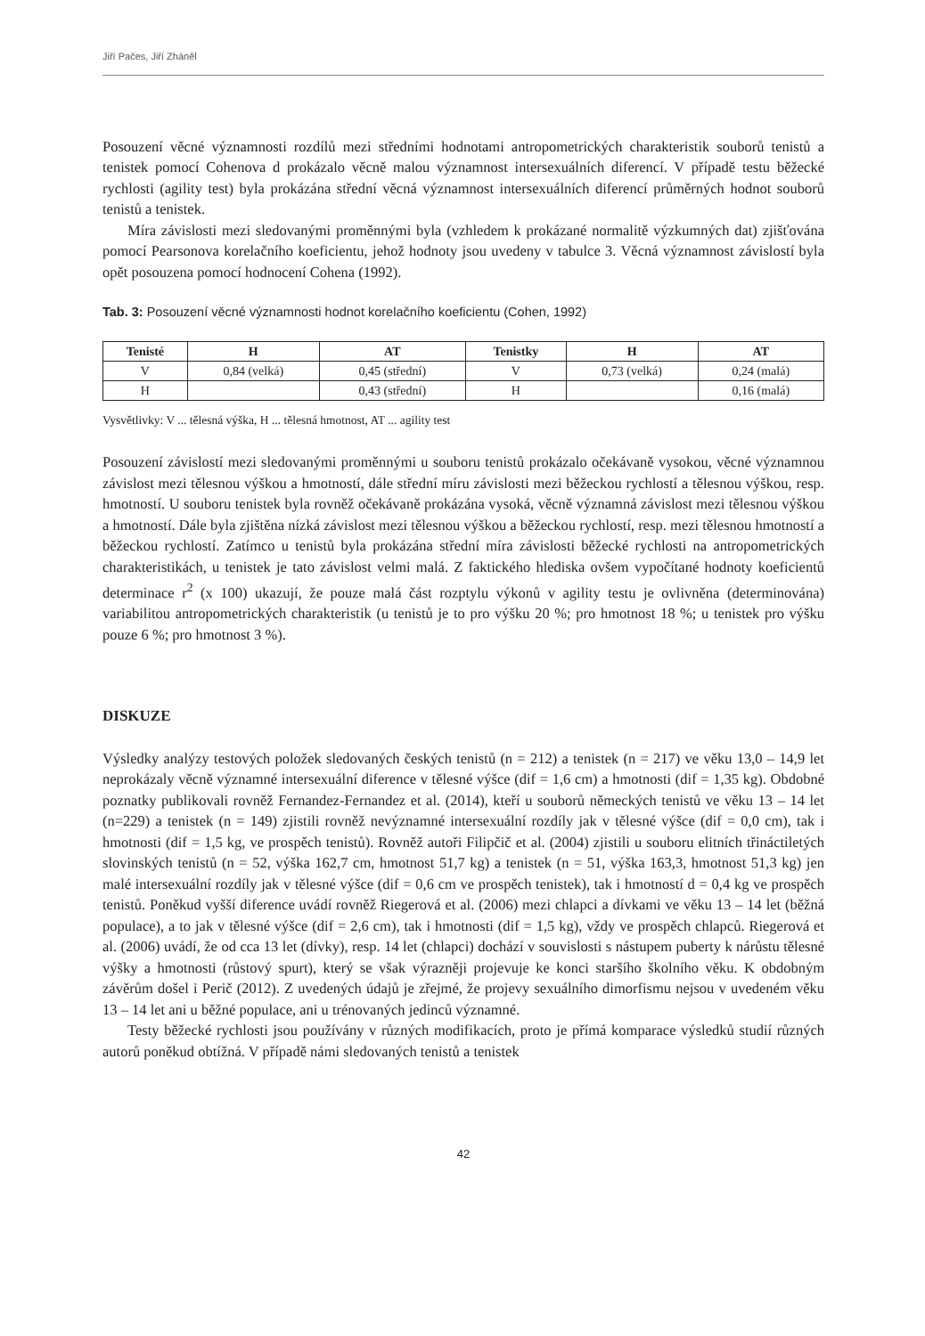Jiří Pačes, Jiří Zháněl
Posouzení věcné významnosti rozdílů mezi středními hodnotami antropometrických charakteristik souborů tenistů a tenistek pomocí Cohenova d prokázalo věcně malou významnost intersexuálních diferencí. V případě testu běžecké rychlosti (agility test) byla prokázána střední věcná významnost intersexuálních diferencí průměrných hodnot souborů tenistů a tenistek.
Míra závislosti mezi sledovanými proměnnými byla (vzhledem k prokázané normalitě výzkumných dat) zjišťována pomocí Pearsonova korelačního koeficientu, jehož hodnoty jsou uvedeny v tabulce 3. Věcná významnost závislostí byla opět posouzena pomocí hodnocení Cohena (1992).
Tab. 3: Posouzení věcné významnosti hodnot korelačního koeficientu (Cohen, 1992)
| Tenisté | H | AT | Tenistky | H | AT |
| --- | --- | --- | --- | --- | --- |
| V | 0,84 (velká) | 0,45 (střední) | V | 0,73 (velká) | 0,24 (malá) |
| H | | 0,43 (střední) | H | | 0,16 (malá) |
Vysvětlivky: V ... tělesná výška, H ... tělesná hmotnost, AT ... agility test
Posouzení závislostí mezi sledovanými proměnnými u souboru tenistů prokázalo očekávaně vysokou, věcné významnou závislost mezi tělesnou výškou a hmotností, dále střední míru závislosti mezi běžeckou rychlostí a tělesnou výškou, resp. hmotností. U souboru tenistek byla rovněž očekávaně prokázána vysoká, věcně významná závislost mezi tělesnou výškou a hmotností. Dále byla zjištěna nízká závislost mezi tělesnou výškou a běžeckou rychlostí, resp. mezi tělesnou hmotností a běžeckou rychlostí. Zatímco u tenistů byla prokázána střední míra závislosti běžecké rychlosti na antropometrických charakteristikách, u tenistek je tato závislost velmi malá. Z faktického hlediska ovšem vypočítané hodnoty koeficientů determinace r<sup>2</sup> (x 100) ukazují, že pouze malá část rozptylu výkonů v agility testu je ovlivněna (determinována) variabilitou antropometrických charakteristik (u tenistů je to pro výšku 20 %; pro hmotnost 18 %; u tenistek pro výšku pouze 6 %; pro hmotnost 3 %).
DISKUZE
Výsledky analýzy testových položek sledovaných českých tenistů (n = 212) a tenistek (n = 217) ve věku 13,0 – 14,9 let neprokázaly věcně významné intersexuální diference v tělesné výšce (dif = 1,6 cm) a hmotnosti (dif = 1,35 kg). Obdobné poznatky publikovali rovněž Fernandez-Fernandez et al. (2014), kteří u souborů německých tenistů ve věku 13 – 14 let (n=229) a tenistek (n = 149) zjistili rovněž nevýznamné intersexuální rozdíly jak v tělesné výšce (dif = 0,0 cm), tak i hmotnosti (dif = 1,5 kg, ve prospěch tenistů). Rovněž autoři Filipčič et al. (2004) zjistili u souboru elitních třináctiletých slovinských tenistů (n = 52, výška 162,7 cm, hmotnost 51,7 kg) a tenistek (n = 51, výška 163,3, hmotnost 51,3 kg) jen malé intersexuální rozdíly jak v tělesné výšce (dif = 0,6 cm ve prospěch tenistek), tak i hmotností d = 0,4 kg ve prospěch tenistů. Poněkud vyšší diference uvádí rovněž Riegerová et al. (2006) mezi chlapci a dívkami ve věku 13 – 14 let (běžná populace), a to jak v tělesné výšce (dif = 2,6 cm), tak i hmotnosti (dif = 1,5 kg), vždy ve prospěch chlapců. Riegerová et al. (2006) uvádí, že od cca 13 let (dívky), resp. 14 let (chlapci) dochází v souvislosti s nástupem puberty k nárůstu tělesné výšky a hmotnosti (růstový spurt), který se však výrazněji projevuje ke konci staršího školního věku. K obdobným závěrům došel i Perič (2012). Z uvedených údajů je zřejmé, že projevy sexuálního dimorfismu nejsou v uvedeném věku 13 – 14 let ani u běžné populace, ani u trénovaných jedinců významné.
Testy běžecké rychlosti jsou používány v různých modifikacích, proto je přímá komparace výsledků studií různých autorů poněkud obtížná. V případě námi sledovaných tenistů a tenistek
42